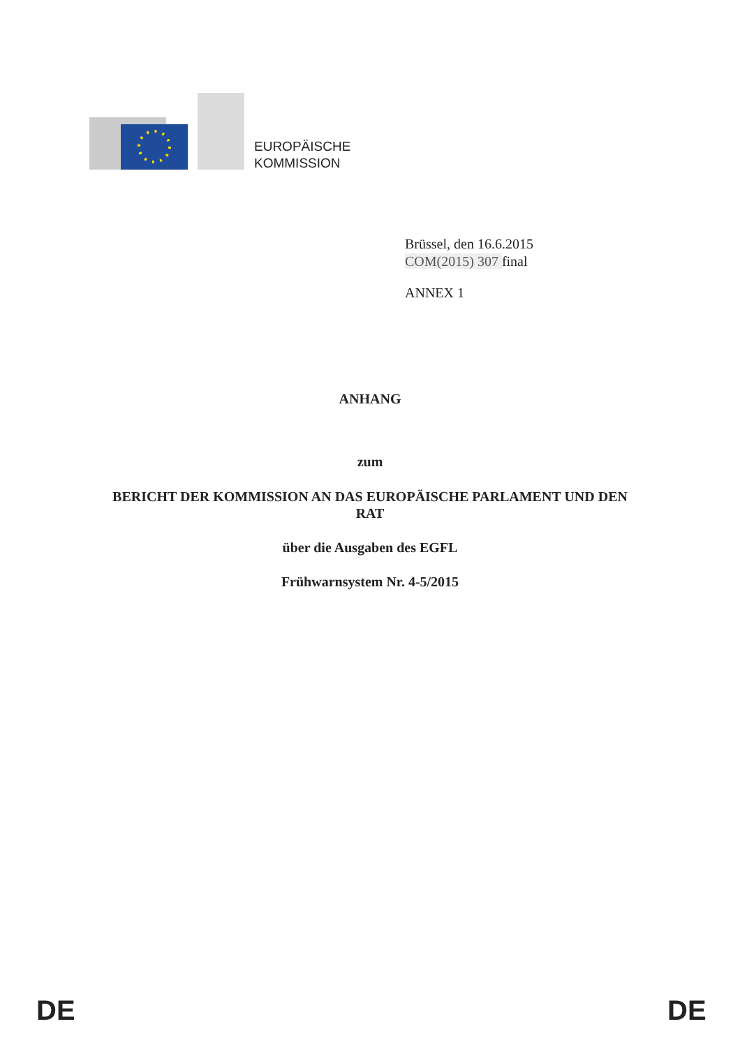EUROPÄISCHE
KOMMISSION
Brüssel, den 16.6.2015
COM(2015) 307 final
ANNEX 1
ANHANG
zum
BERICHT DER KOMMISSION AN DAS EUROPÄISCHE PARLAMENT UND DEN
RAT
über die Ausgaben des EGFL
Frühwarnsystem Nr. 4-5/2015
DE DE